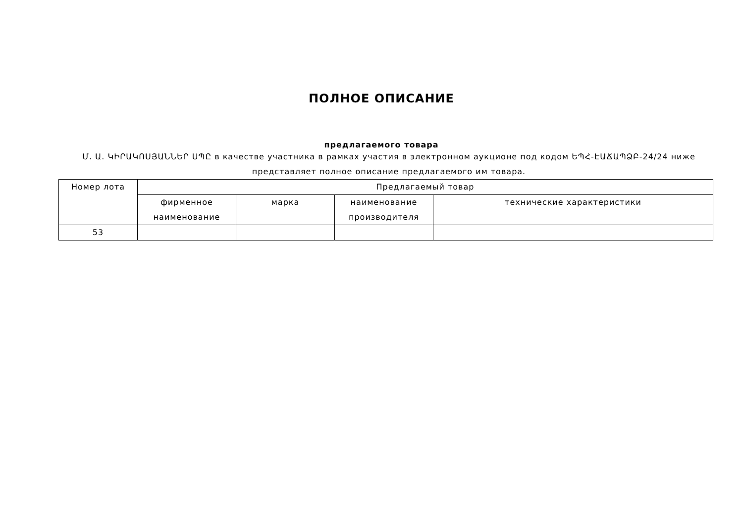ПОЛНОЕ ОПИСАНИЕ
предлагаемого товара
Մ. Ա. ԿԻՐԱԿՈՍՅԱՆՆԵՐ ՍՊԸ в качестве участника в рамках участия в электронном аукционе под кодом ԵՊՀ-ԷԱՃԱՊՁԲ-24/24 ниже представляет полное описание предлагаемого им товара.
| Номер лота | Предлагаемый товар | | | |
| | фирменное наименование | марка | наименование производителя | технические характеристики |
| 53 | | | | |